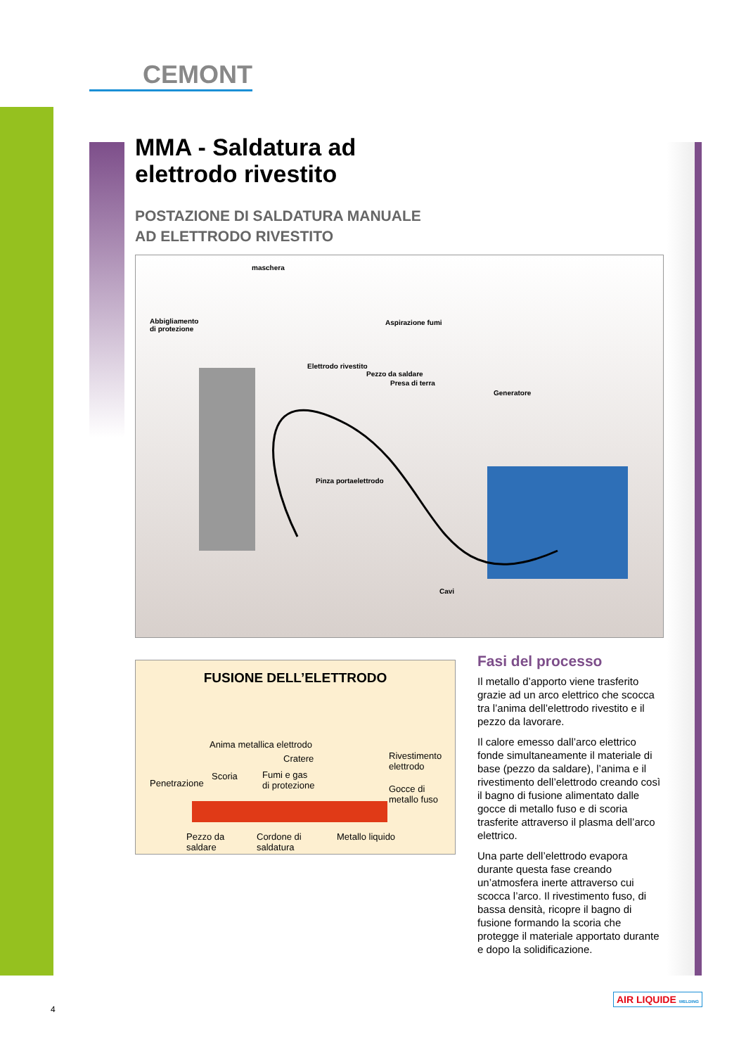CEMONT
MMA - Saldatura ad
elettrodo rivestito
POSTAZIONE DI SALDATURA MANUALE
AD ELETTRODO RIVESTITO
maschera
Abbigliamento
di protezione
Aspirazione fumi
Elettrodo rivestito
Pezzo da saldare
Presa di terra
Generatore
Pinza portaelettrodo
Cavi
FUSIONE DELL’ELETTRODO
Anima metallica elettrodo
Cratere Rivestimento
elettrodo
Penetrazione
Scoria Fumi e gas
di protezione Gocce di
metallo fuso
Pezzo da
saldare
Cordone di
saldatura
Metallo liquido
Fasi del processo
Il metallo d’apporto viene trasferito grazie ad un arco elettrico che scocca tra l’anima dell’elettrodo rivestito e il pezzo da lavorare.
Il calore emesso dall’arco elettrico fonde simultaneamente il materiale di base (pezzo da saldare), l’anima e il rivestimento dell’elettrodo creando così il bagno di fusione alimentato dalle gocce di metallo fuso e di scoria trasferite attraverso il plasma dell’arco elettrico.
Una parte dell’elettrodo evapora durante questa fase creando un’atmosfera inerte attraverso cui scocca l’arco. Il rivestimento fuso, di bassa densità, ricopre il bagno di fusione formando la scoria che protegge il materiale apportato durante e dopo la solidificazione.
4
AIR LIQUIDE WELDING